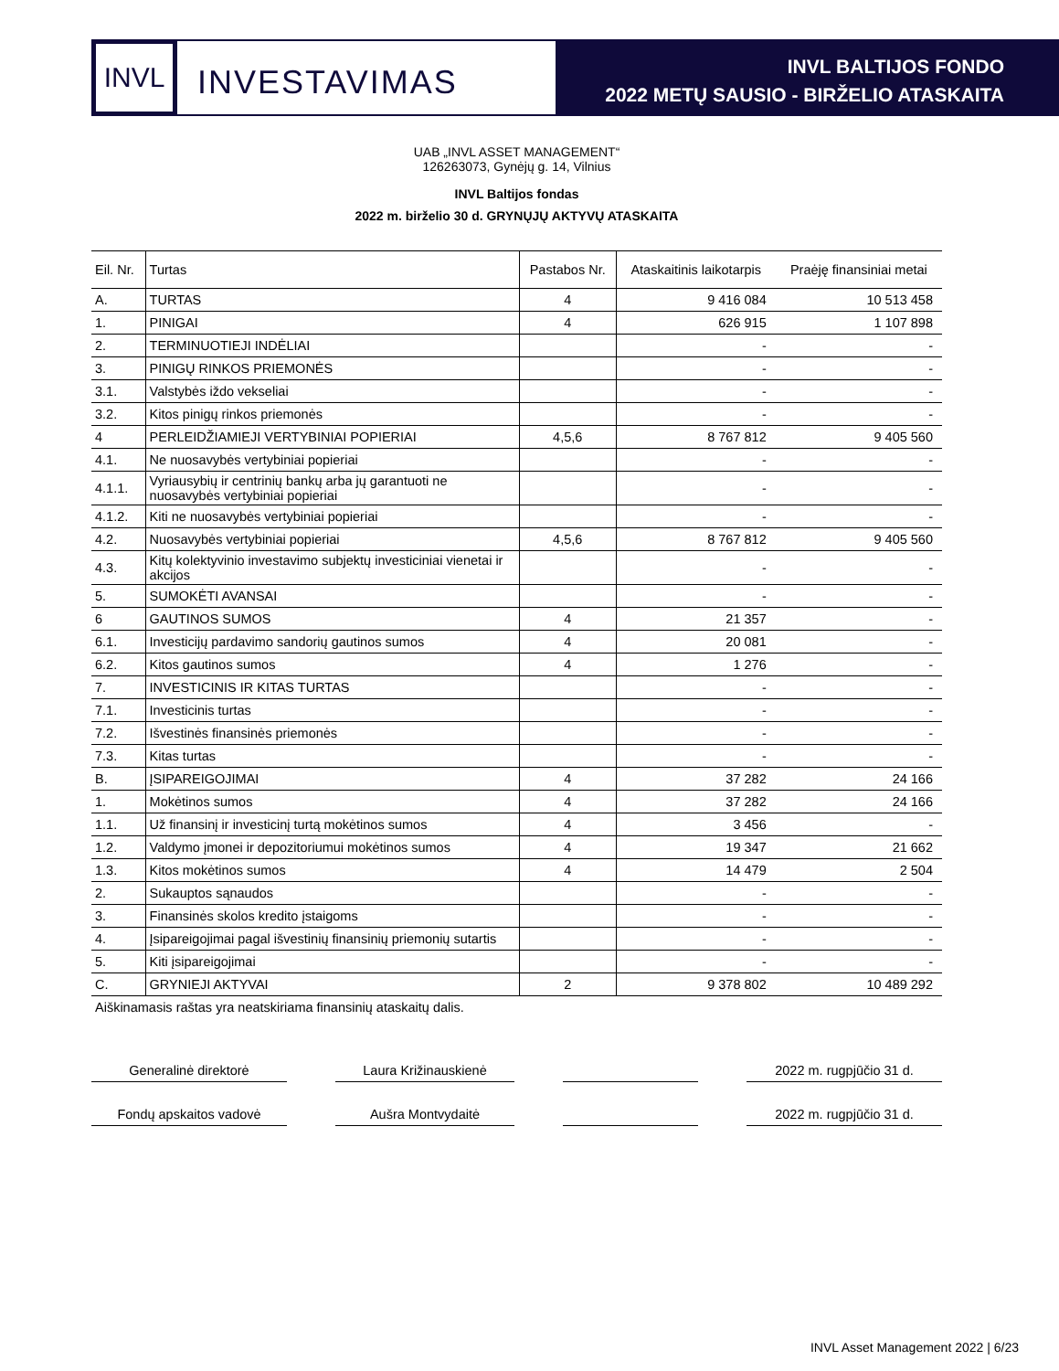INVL
INVESTAVIMAS
INVL BALTIJOS FONDO
2022 METŲ SAUSIO - BIRŽELIO ATASKAITA
UAB „INVL ASSET MANAGEMENT“
126263073, Gynėjų g. 14, Vilnius
INVL Baltijos fondas
2022 m. birželio 30 d. GRYNŲJŲ AKTYVŲ ATASKAITA
| Eil. Nr. | Turtas | Pastabos Nr. | Ataskaitinis laikotarpis | Praėję finansiniai metai |
| --- | --- | --- | --- | --- |
| A. | TURTAS | 4 | 9 416 084 | 10 513 458 |
| 1. | PINIGAI | 4 | 626 915 | 1 107 898 |
| 2. | TERMINUOTIEJI INDĖLIAI | | - | - |
| 3. | PINIGŲ RINKOS PRIEMONĖS | | - | - |
| 3.1. | Valstybės iždo vekseliai | | - | - |
| 3.2. | Kitos pinigų rinkos priemonės | | - | - |
| 4 | PERLEIDŽIAMIEJI VERTYBINIAI POPIERIAI | 4,5,6 | 8 767 812 | 9 405 560 |
| 4.1. | Ne nuosavybės vertybiniai popieriai | | - | - |
| 4.1.1. | Vyriausybių ir centrinių bankų arba jų garantuoti ne nuosavybės vertybiniai popieriai | | - | - |
| 4.1.2. | Kiti ne nuosavybės vertybiniai popieriai | | - | - |
| 4.2. | Nuosavybės vertybiniai popieriai | 4,5,6 | 8 767 812 | 9 405 560 |
| 4.3. | Kitų kolektyvinio investavimo subjektų investiciniai vienetai ir akcijos | | - | - |
| 5. | SUMOKĖTI AVANSAI | | - | - |
| 6 | GAUTINOS SUMOS | 4 | 21 357 | - |
| 6.1. | Investicijų pardavimo sandorių gautinos sumos | 4 | 20 081 | - |
| 6.2. | Kitos gautinos sumos | 4 | 1 276 | - |
| 7. | INVESTICINIS IR KITAS TURTAS | | - | - |
| 7.1. | Investicinis turtas | | - | - |
| 7.2. | Išvestinės finansinės priemonės | | - | - |
| 7.3. | Kitas turtas | | - | - |
| B. | ĮSIPAREIGOJIMAI | 4 | 37 282 | 24 166 |
| 1. | Mokėtinos sumos | 4 | 37 282 | 24 166 |
| 1.1. | Už finansinį ir investicinį turtą mokėtinos sumos | 4 | 3 456 | - |
| 1.2. | Valdymo įmonei ir depozitoriumui mokėtinos sumos | 4 | 19 347 | 21 662 |
| 1.3. | Kitos mokėtinos sumos | 4 | 14 479 | 2 504 |
| 2. | Sukauptos sąnaudos | | - | - |
| 3. | Finansinės skolos kredito įstaigoms | | - | - |
| 4. | Įsipareigojimai pagal išvestinių finansinių priemonių sutartis | | - | - |
| 5. | Kiti įsipareigojimai | | - | - |
| C. | GRYNIEJI AKTYVAI | 2 | 9 378 802 | 10 489 292 |
| Aiškinamasis raštas yra neatskiriama finansinių ataskaitų dalis. | | | | |
Generalinė direktorė Laura Križinauskienė 2022 m. rugpjūčio 31 d.
Fondų apskaitos vadovė Aušra Montvydaitė 2022 m. rugpjūčio 31 d.
INVL Asset Management 2022 | 6/23